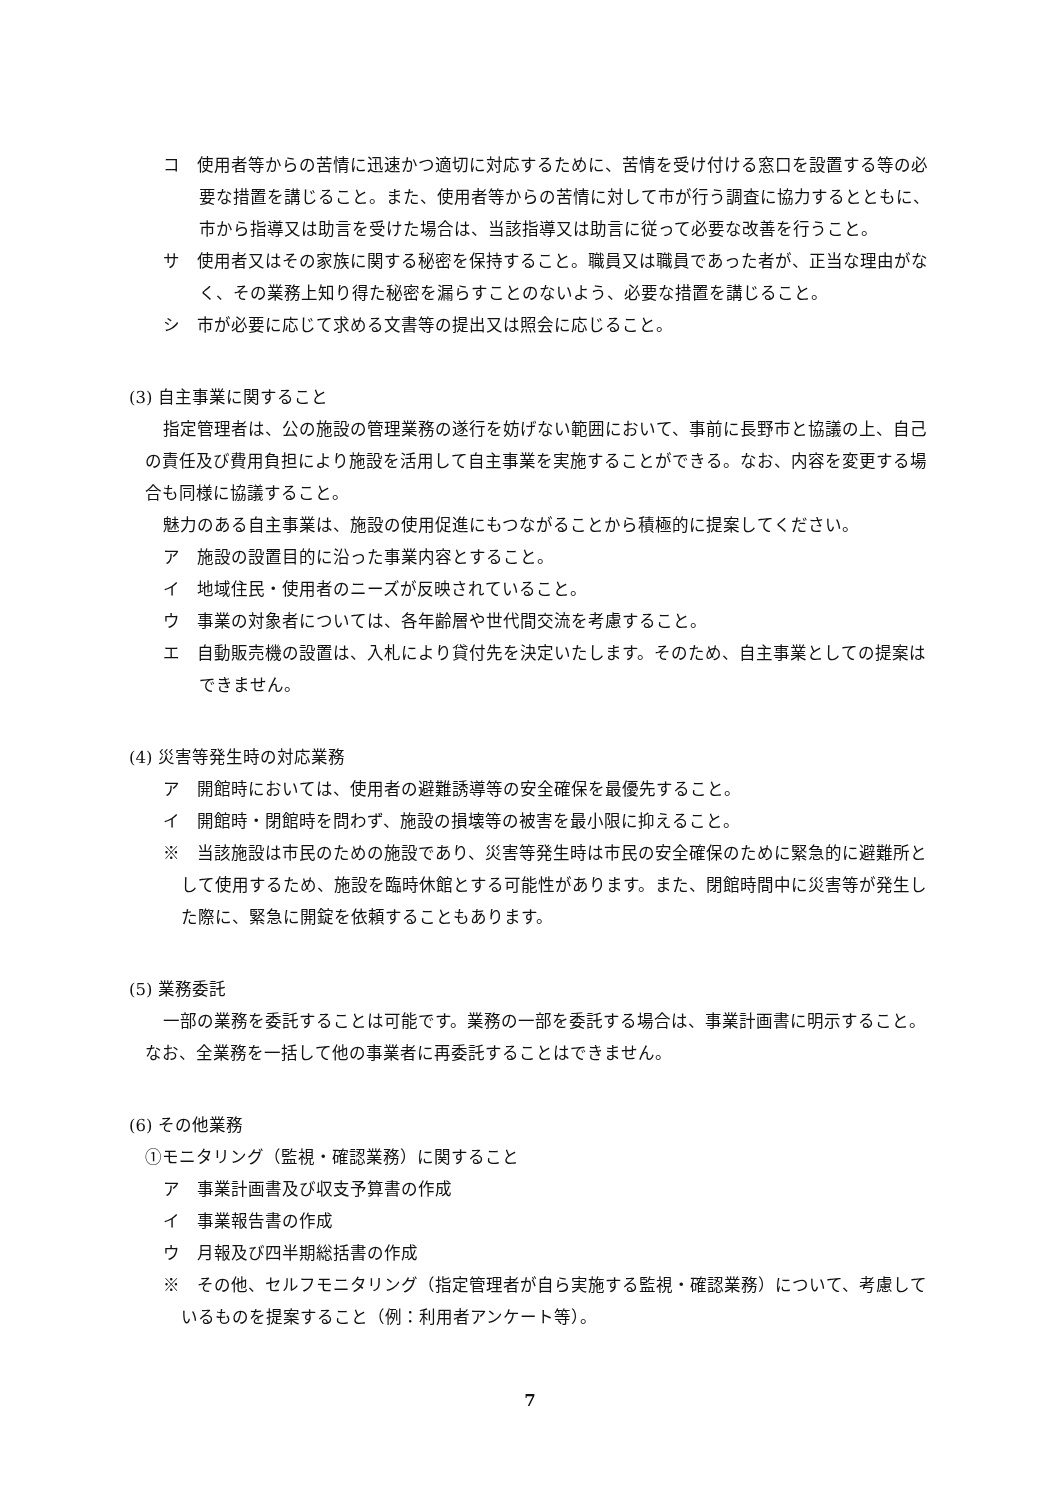コ　使用者等からの苦情に迅速かつ適切に対応するために、苦情を受け付ける窓口を設置する等の必要な措置を講じること。また、使用者等からの苦情に対して市が行う調査に協力するとともに、市から指導又は助言を受けた場合は、当該指導又は助言に従って必要な改善を行うこと。
サ　使用者又はその家族に関する秘密を保持すること。職員又は職員であった者が、正当な理由がなく、その業務上知り得た秘密を漏らすことのないよう、必要な措置を講じること。
シ　市が必要に応じて求める文書等の提出又は照会に応じること。
(3) 自主事業に関すること
指定管理者は、公の施設の管理業務の遂行を妨げない範囲において、事前に長野市と協議の上、自己の責任及び費用負担により施設を活用して自主事業を実施することができる。なお、内容を変更する場合も同様に協議すること。
魅力のある自主事業は、施設の使用促進にもつながることから積極的に提案してください。
ア　施設の設置目的に沿った事業内容とすること。
イ　地域住民・使用者のニーズが反映されていること。
ウ　事業の対象者については、各年齢層や世代間交流を考慮すること。
エ　自動販売機の設置は、入札により貸付先を決定いたします。そのため、自主事業としての提案はできません。
(4) 災害等発生時の対応業務
ア　開館時においては、使用者の避難誘導等の安全確保を最優先すること。
イ　開館時・閉館時を問わず、施設の損壊等の被害を最小限に抑えること。
※　当該施設は市民のための施設であり、災害等発生時は市民の安全確保のために緊急的に避難所として使用するため、施設を臨時休館とする可能性があります。また、閉館時間中に災害等が発生した際に、緊急に開錠を依頼することもあります。
(5) 業務委託
一部の業務を委託することは可能です。業務の一部を委託する場合は、事業計画書に明示すること。なお、全業務を一括して他の事業者に再委託することはできません。
(6) その他業務
①モニタリング（監視・確認業務）に関すること
ア　事業計画書及び収支予算書の作成
イ　事業報告書の作成
ウ　月報及び四半期総括書の作成
※　その他、セルフモニタリング（指定管理者が自ら実施する監視・確認業務）について、考慮しているものを提案すること（例：利用者アンケート等）。
7